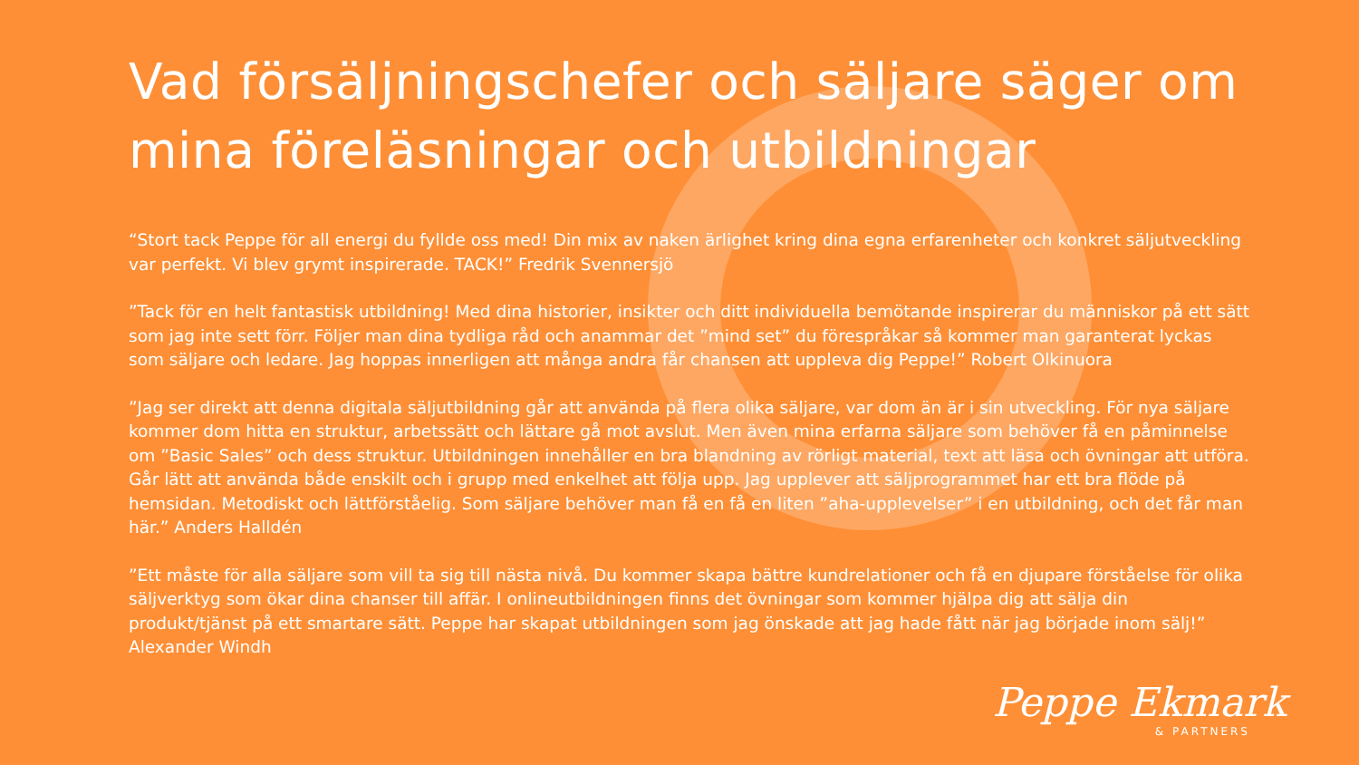Vad försäljningschefer och säljare säger om mina föreläsningar och utbildningar
“Stort tack Peppe för all energi du fyllde oss med! Din mix av naken ärlighet kring dina egna erfarenheter och konkret säljutveckling var perfekt. Vi blev grymt inspirerade. TACK!” Fredrik Svennersjö
”Tack för en helt fantastisk utbildning! Med dina historier, insikter och ditt individuella bemötande inspirerar du människor på ett sätt som jag inte sett förr. Följer man dina tydliga råd och anammar det ”mind set” du förespråkar så kommer man garanterat lyckas som säljare och ledare. Jag hoppas innerligen att många andra får chansen att uppleva dig Peppe!” Robert Olkinuora
”Jag ser direkt att denna digitala säljutbildning går att använda på flera olika säljare, var dom än är i sin utveckling. För nya säljare kommer dom hitta en struktur, arbetssätt och lättare gå mot avslut. Men även mina erfarna säljare som behöver få en påminnelse om ”Basic Sales” och dess struktur. Utbildningen innehåller en bra blandning av rörligt material, text att läsa och övningar att utföra. Går lätt att använda både enskilt och i grupp med enkelhet att följa upp. Jag upplever att säljprogrammet har ett bra flöde på hemsidan. Metodiskt och lättförståelig. Som säljare behöver man få en få en liten ”aha-upplevelser” i en utbildning, och det får man här.” Anders Halldén
”Ett måste för alla säljare som vill ta sig till nästa nivå. Du kommer skapa bättre kundrelationer och få en djupare förståelse för olika säljverktyg som ökar dina chanser till affär. I onlineutbildningen finns det övningar som kommer hjälpa dig att sälja din produkt/tjänst på ett smartare sätt. Peppe har skapat utbildningen som jag önskade att jag hade fått när jag började inom sälj!” Alexander Windh
Peppe Ekmark
& PARTNERS